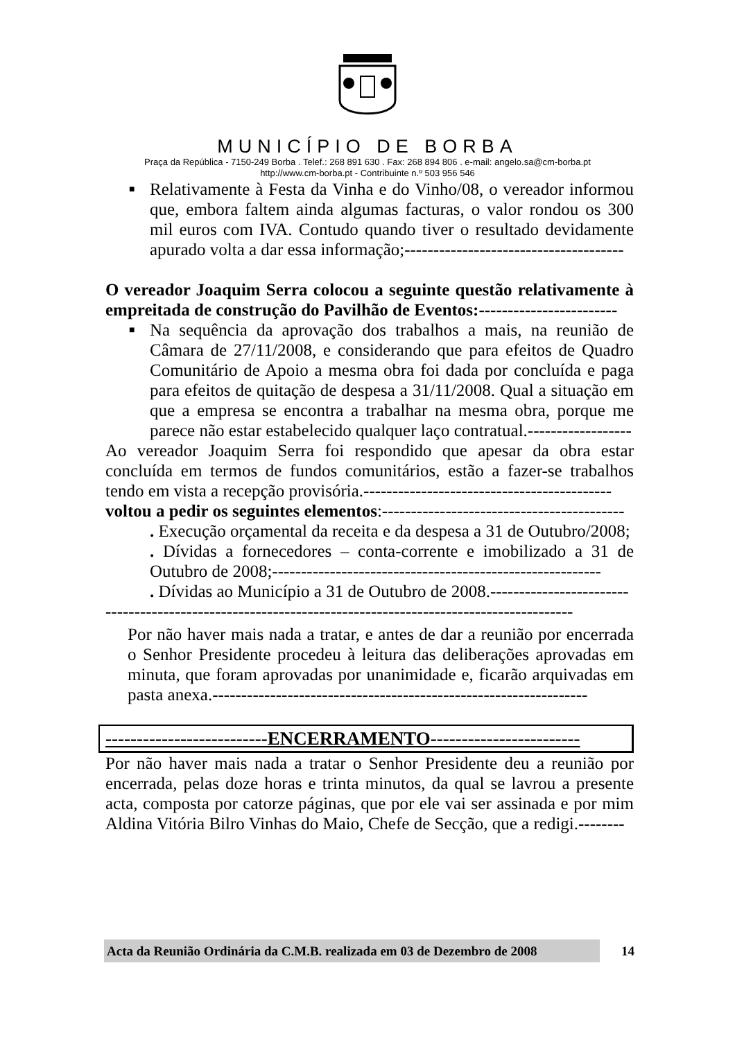MUNICÍPIO DE BORBA
Praça da República - 7150-249 Borba . Telef.: 268 891 630 . Fax: 268 894 806 . e-mail: angelo.sa@cm-borba.pt
http://www.cm-borba.pt - Contribuinte n.º 503 956 546
■ Relativamente à Festa da Vinha e do Vinho/08, o vereador informou que, embora faltem ainda algumas facturas, o valor rondou os 300 mil euros com IVA. Contudo quando tiver o resultado devidamente apurado volta a dar essa informação;--------------------------------------
O vereador Joaquim Serra colocou a seguinte questão relativamente à empreitada de construção do Pavilhão de Eventos:------------------------
■ Na sequência da aprovação dos trabalhos a mais, na reunião de Câmara de 27/11/2008, e considerando que para efeitos de Quadro Comunitário de Apoio a mesma obra foi dada por concluída e paga para efeitos de quitação de despesa a 31/11/2008. Qual a situação em que a empresa se encontra a trabalhar na mesma obra, porque me parece não estar estabelecido qualquer laço contratual.------------------
Ao vereador Joaquim Serra foi respondido que apesar da obra estar concluída em termos de fundos comunitários, estão a fazer-se trabalhos tendo em vista a recepção provisória.-------------------------------------------
voltou a pedir os seguintes elementos:------------------------------------------
. Execução orçamental da receita e da despesa a 31 de Outubro/2008;
. Dívidas a fornecedores – conta-corrente e imobilizado a 31 de Outubro de 2008;---------------------------------------------------------
. Dívidas ao Município a 31 de Outubro de 2008.------------------------
---------------------------------------------------------------------------------
Por não haver mais nada a tratar, e antes de dar a reunião por encerrada o Senhor Presidente procedeu à leitura das deliberações aprovadas em minuta, que foram aprovadas por unanimidade e, ficarão arquivadas em pasta anexa.-----------------------------------------------------------------
--------------------------ENCERRAMENTO------------------------
Por não haver mais nada a tratar o Senhor Presidente deu a reunião por encerrada, pelas doze horas e trinta minutos, da qual se lavrou a presente acta, composta por catorze páginas, que por ele vai ser assinada e por mim Aldina Vitória Bilro Vinhas do Maio, Chefe de Secção, que a redigi.--------
Acta da Reunião Ordinária da C.M.B. realizada em 03 de Dezembro de 2008
14